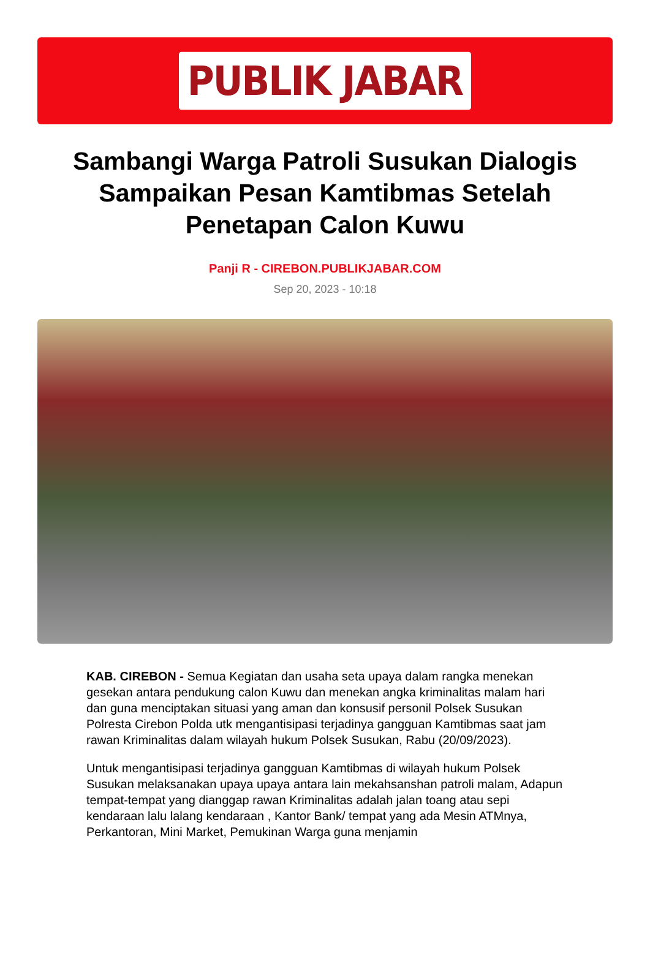PUBLIK JABAR
Sambangi Warga Patroli Susukan Dialogis Sampaikan Pesan Kamtibmas Setelah Penetapan Calon Kuwu
Panji R - CIREBON.PUBLIKJABAR.COM
Sep 20, 2023 - 10:18
KAB. CIREBON - Semua Kegiatan dan usaha seta upaya dalam rangka menekan gesekan antara pendukung calon Kuwu dan menekan angka kriminalitas malam hari dan guna menciptakan situasi yang aman dan konsusif personil Polsek Susukan Polresta Cirebon Polda utk mengantisipasi terjadinya gangguan Kamtibmas saat jam rawan Kriminalitas dalam wilayah hukum Polsek Susukan, Rabu (20/09/2023).
Untuk mengantisipasi terjadinya gangguan Kamtibmas di wilayah hukum Polsek Susukan melaksanakan upaya upaya antara lain mekahsanshan patroli malam, Adapun tempat-tempat yang dianggap rawan Kriminalitas adalah jalan toang atau sepi kendaraan lalu lalang kendaraan , Kantor Bank/ tempat yang ada Mesin ATMnya, Perkantoran, Mini Market, Pemukinan Warga guna menjamin